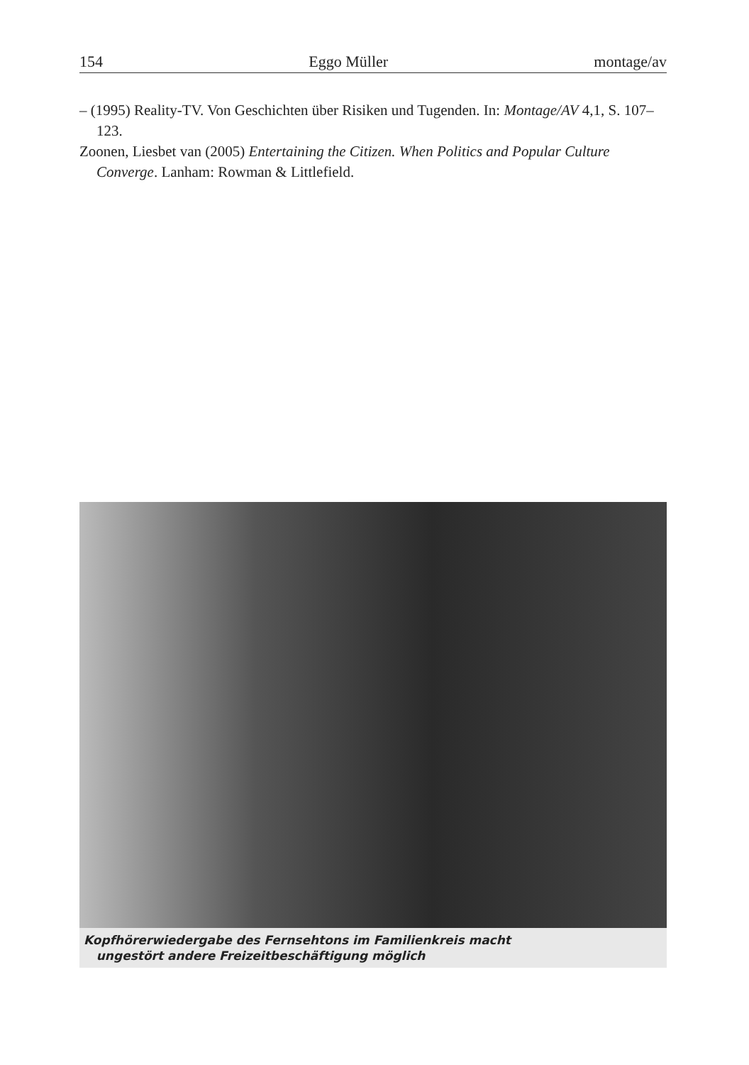154 Eggo Müller montage/av
– (1995) Reality-TV. Von Geschichten über Risiken und Tugenden. In: Montage/AV 4,1, S. 107–123.
Zoonen, Liesbet van (2005) Entertaining the Citizen. When Politics and Popular Culture Converge. Lanham: Rowman & Littlefield.
Kopfhörerwiedergabe des Fernsehtons im Familienkreis macht
ungestört andere Freizeitbeschäftigung möglich